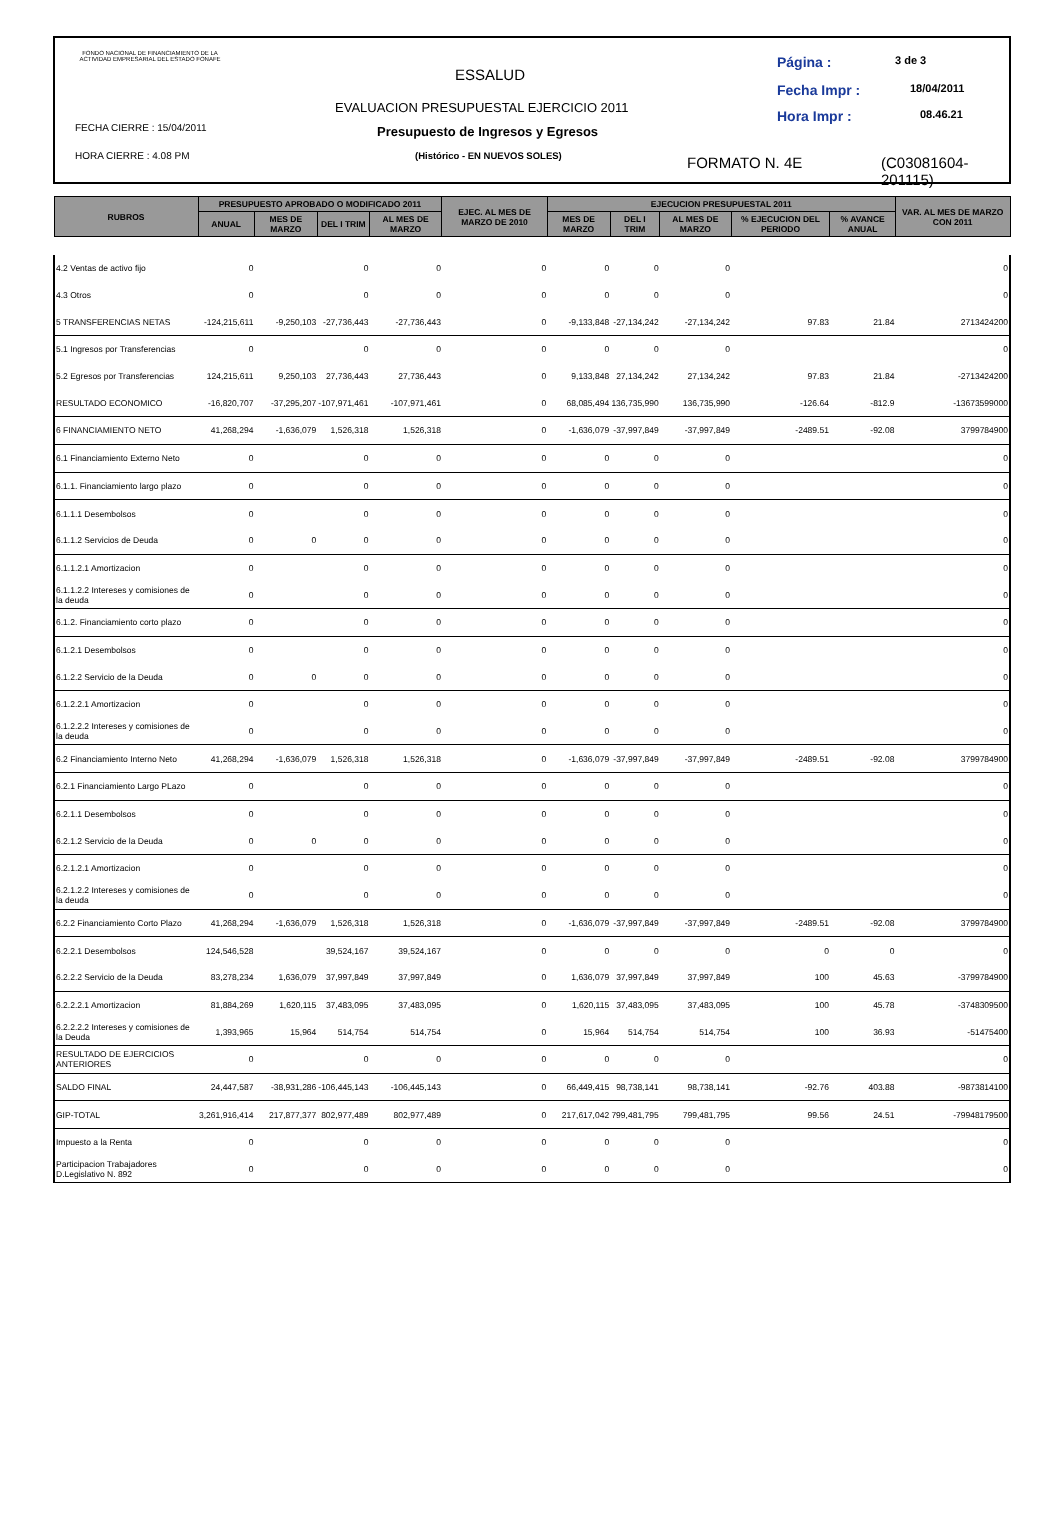FONDO NACIONAL DE FINANCIAMIENTO DE LA ACTIVIDAD EMPRESARIAL DEL ESTADO FONAFE
ESSALUD
EVALUACION PRESUPUESTAL EJERCICIO 2011
Presupuesto de Ingresos y Egresos
(Histórico - EN NUEVOS SOLES)
FECHA CIERRE : 15/04/2011
HORA CIERRE : 4.08 PM
Página : 3 de 3
Fecha Impr : 18/04/2011
Hora Impr : 08.46.21
FORMATO N. 4E
(C03081604-201115)
| RUBROS | PRESUPUESTO APROBADO O MODIFICADO 2011 | | | | EJEC. AL MES DE MARZO DE 2010 | EJECUCION PRESUPUESTAL 2011 | | | | | VAR. AL MES DE MARZO CON 2011 |
| --- | --- | --- | --- | --- | --- | --- | --- | --- | --- | --- | --- |
| | ANUAL | MES DE MARZO | DEL I TRIM | AL MES DE MARZO | | MES DE MARZO | DEL I TRIM | AL MES DE MARZO | % EJECUCION DEL PERIODO | % AVANCE ANUAL | |
| 4.2 Ventas de activo fijo | 0 | | 0 | 0 | 0 | 0 | 0 | 0 | | | 0 |
| 4.3 Otros | 0 | | 0 | 0 | 0 | 0 | 0 | 0 | | | 0 |
| 5 TRANSFERENCIAS NETAS | -124,215,611 | -9,250,103 | -27,736,443 | -27,736,443 | 0 | -9,133,848 | -27,134,242 | -27,134,242 | 97.83 | 21.84 | 2713424200 |
| 5.1 Ingresos por Transferencias | 0 | | 0 | 0 | 0 | 0 | 0 | 0 | | | 0 |
| 5.2 Egresos por Transferencias | 124,215,611 | 9,250,103 | 27,736,443 | 27,736,443 | 0 | 9,133,848 | 27,134,242 | 27,134,242 | 97.83 | 21.84 | -2713424200 |
| RESULTADO ECONOMICO | -16,820,707 | -37,295,207 | -107,971,461 | -107,971,461 | 0 | 68,085,494 | 136,735,990 | 136,735,990 | -126.64 | -812.9 | -13673599000 |
| 6 FINANCIAMIENTO NETO | 41,268,294 | -1,636,079 | 1,526,318 | 1,526,318 | 0 | -1,636,079 | -37,997,849 | -37,997,849 | -2489.51 | -92.08 | 3799784900 |
| 6.1 Financiamiento Externo Neto | 0 | | 0 | 0 | 0 | 0 | 0 | 0 | | | 0 |
| 6.1.1. Financiamiento largo plazo | 0 | | 0 | 0 | 0 | 0 | 0 | 0 | | | 0 |
| 6.1.1.1 Desembolsos | 0 | | 0 | 0 | 0 | 0 | 0 | 0 | | | 0 |
| 6.1.1.2 Servicios de Deuda | 0 | 0 | 0 | 0 | 0 | 0 | 0 | 0 | | | 0 |
| 6.1.1.2.1 Amortizacion | 0 | | 0 | 0 | 0 | 0 | 0 | 0 | | | 0 |
| 6.1.1.2.2 Intereses y comisiones de la deuda | 0 | | 0 | 0 | 0 | 0 | 0 | 0 | | | 0 |
| 6.1.2. Financiamiento corto plazo | 0 | | 0 | 0 | 0 | 0 | 0 | 0 | | | 0 |
| 6.1.2.1 Desembolsos | 0 | | 0 | 0 | 0 | 0 | 0 | 0 | | | 0 |
| 6.1.2.2 Servicio de la Deuda | 0 | 0 | 0 | 0 | 0 | 0 | 0 | 0 | | | 0 |
| 6.1.2.2.1 Amortizacion | 0 | | 0 | 0 | 0 | 0 | 0 | 0 | | | 0 |
| 6.1.2.2.2 Intereses y comisiones de la deuda | 0 | | 0 | 0 | 0 | 0 | 0 | 0 | | | 0 |
| 6.2 Financiamiento Interno Neto | 41,268,294 | -1,636,079 | 1,526,318 | 1,526,318 | 0 | -1,636,079 | -37,997,849 | -37,997,849 | -2489.51 | -92.08 | 3799784900 |
| 6.2.1 Financiamiento Largo PLazo | 0 | | 0 | 0 | 0 | 0 | 0 | 0 | | | 0 |
| 6.2.1.1 Desembolsos | 0 | | 0 | 0 | 0 | 0 | 0 | 0 | | | 0 |
| 6.2.1.2 Servicio de la Deuda | 0 | 0 | 0 | 0 | 0 | 0 | 0 | 0 | | | 0 |
| 6.2.1.2.1 Amortizacion | 0 | | 0 | 0 | 0 | 0 | 0 | 0 | | | 0 |
| 6.2.1.2.2 Intereses y comisiones de la deuda | 0 | | 0 | 0 | 0 | 0 | 0 | 0 | | | 0 |
| 6.2.2 Financiamiento Corto Plazo | 41,268,294 | -1,636,079 | 1,526,318 | 1,526,318 | 0 | -1,636,079 | -37,997,849 | -37,997,849 | -2489.51 | -92.08 | 3799784900 |
| 6.2.2.1 Desembolsos | 124,546,528 | | 39,524,167 | 39,524,167 | 0 | 0 | 0 | 0 | 0 | 0 | 0 |
| 6.2.2.2 Servicio de la Deuda | 83,278,234 | 1,636,079 | 37,997,849 | 37,997,849 | 0 | 1,636,079 | 37,997,849 | 37,997,849 | 100 | 45.63 | -3799784900 |
| 6.2.2.2.1 Amortizacion | 81,884,269 | 1,620,115 | 37,483,095 | 37,483,095 | 0 | 1,620,115 | 37,483,095 | 37,483,095 | 100 | 45.78 | -3748309500 |
| 6.2.2.2.2 Intereses y comisiones de la Deuda | 1,393,965 | 15,964 | 514,754 | 514,754 | 0 | 15,964 | 514,754 | 514,754 | 100 | 36.93 | -51475400 |
| RESULTADO DE EJERCICIOS ANTERIORES | 0 | | 0 | 0 | 0 | 0 | 0 | 0 | | | 0 |
| SALDO FINAL | 24,447,587 | -38,931,286 | -106,445,143 | -106,445,143 | 0 | 66,449,415 | 98,738,141 | 98,738,141 | -92.76 | 403.88 | -9873814100 |
| GIP-TOTAL | 3,261,916,414 | 217,877,377 | 802,977,489 | 802,977,489 | 0 | 217,617,042 | 799,481,795 | 799,481,795 | 99.56 | 24.51 | -79948179500 |
| Impuesto a la Renta | 0 | | 0 | 0 | 0 | 0 | 0 | 0 | | | 0 |
| Participacion Trabajadores D.Legislativo N. 892 | 0 | | 0 | 0 | 0 | 0 | 0 | 0 | | | 0 |